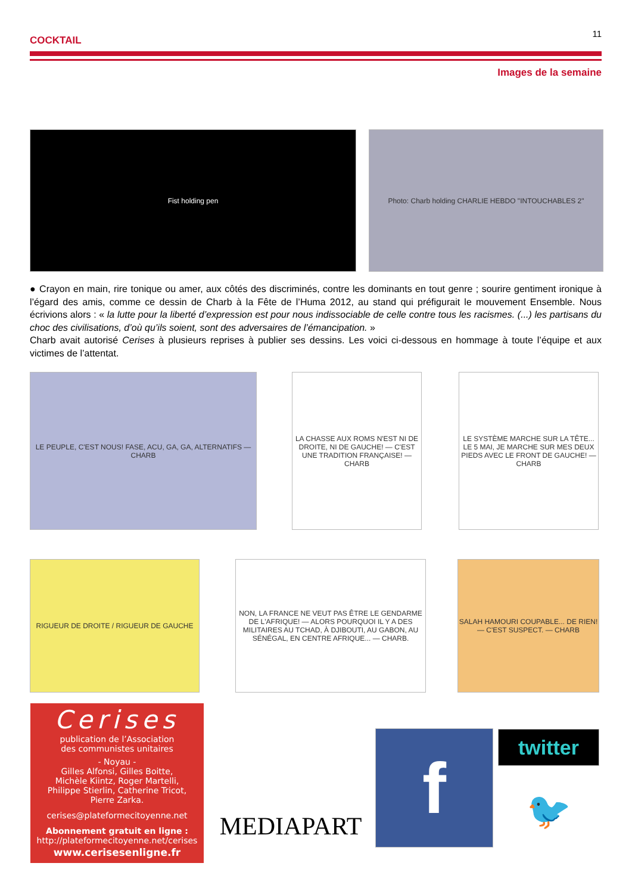COCKTAIL 11
Images de la semaine
Fist holding pen Photo: Charb holding CHARLIE HEBDO "INTOUCHABLES 2"
● Crayon en main, rire tonique ou amer, aux côtés des discriminés, contre les dominants en tout genre ; sourire gentiment ironique à l’égard des amis, comme ce dessin de Charb à la Fête de l’Huma 2012, au stand qui préfigurait le mouvement Ensemble. Nous écrivions alors : « la lutte pour la liberté d’expression est pour nous indissociable de celle contre tous les racismes. (...) les partisans du choc des civilisations, d’où qu’ils soient, sont des adversaires de l’émancipation. »
Charb avait autorisé Cerises à plusieurs reprises à publier ses dessins. Les voici ci-dessous en hommage à toute l’équipe et aux victimes de l’attentat.
LE PEUPLE, C'EST NOUS! FASE, ACU, GA, GA, ALTERNATIFS — CHARB
LA CHASSE AUX ROMS N'EST NI DE DROITE, NI DE GAUCHE! — C'EST UNE TRADITION FRANÇAISE! — CHARB
LE SYSTÈME MARCHE SUR LA TÊTE... LE 5 MAI, JE MARCHE SUR MES DEUX PIEDS AVEC LE FRONT DE GAUCHE! — CHARB
RIGUEUR DE DROITE / RIGUEUR DE GAUCHE
NON, LA FRANCE NE VEUT PAS ÊTRE LE GENDARME DE L'AFRIQUE! — ALORS POURQUOI IL Y A DES MILITAIRES AU TCHAD, À DJIBOUTI, AU GABON, AU SÉNÉGAL, EN CENTRE AFRIQUE... — CHARB.
SALAH HAMOURI COUPABLE... DE RIEN! — C'EST SUSPECT. — CHARB
Cerises
publication de l’Association
des communistes unitaires
- Noyau -
Gilles Alfonsi, Gilles Boitte,
Michèle Kiintz, Roger Martelli,
Philippe Stierlin, Catherine Tricot,
Pierre Zarka.
cerises@plateformecitoyenne.net
Abonnement gratuit en ligne :
http://plateformecitoyenne.net/cerises
www.cerisesenligne.fr
MEDIAPART f twitter
🐦